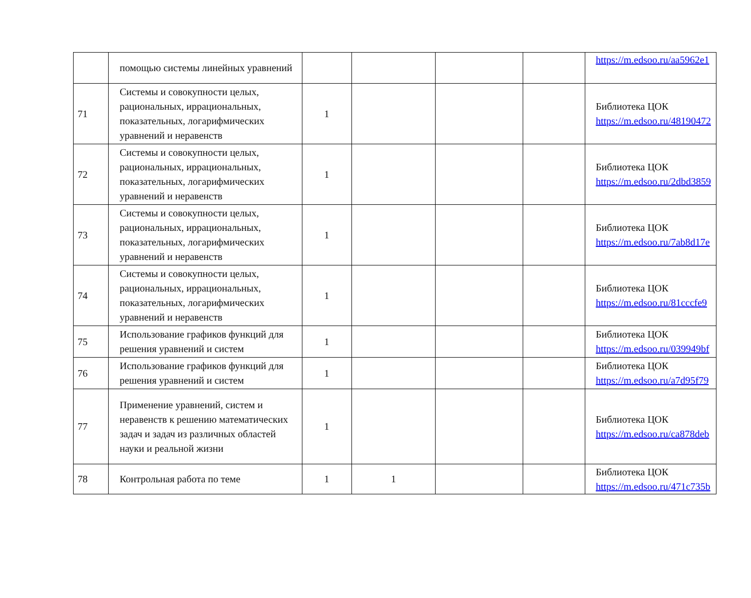| | помощью системы линейных уравнений | | | | | https://m.edsoo.ru/aa5962e1 |
| 71 | Системы и совокупности целых, рациональных, иррациональных, показательных, логарифмических уравнений и неравенств | 1 | | | | Библиотека ЦОК https://m.edsoo.ru/48190472 |
| 72 | Системы и совокупности целых, рациональных, иррациональных, показательных, логарифмических уравнений и неравенств | 1 | | | | Библиотека ЦОК https://m.edsoo.ru/2dbd3859 |
| 73 | Системы и совокупности целых, рациональных, иррациональных, показательных, логарифмических уравнений и неравенств | 1 | | | | Библиотека ЦОК https://m.edsoo.ru/7ab8d17e |
| 74 | Системы и совокупности целых, рациональных, иррациональных, показательных, логарифмических уравнений и неравенств | 1 | | | | Библиотека ЦОК https://m.edsoo.ru/81cccfe9 |
| 75 | Использование графиков функций для решения уравнений и систем | 1 | | | | Библиотека ЦОК https://m.edsoo.ru/039949bf |
| 76 | Использование графиков функций для решения уравнений и систем | 1 | | | | Библиотека ЦОК https://m.edsoo.ru/a7d95f79 |
| 77 | Применение уравнений, систем и неравенств к решению математических задач и задач из различных областей науки и реальной жизни | 1 | | | | Библиотека ЦОК https://m.edsoo.ru/ca878deb |
| 78 | Контрольная работа по теме | 1 | 1 | | | Библиотека ЦОК https://m.edsoo.ru/471c735b |